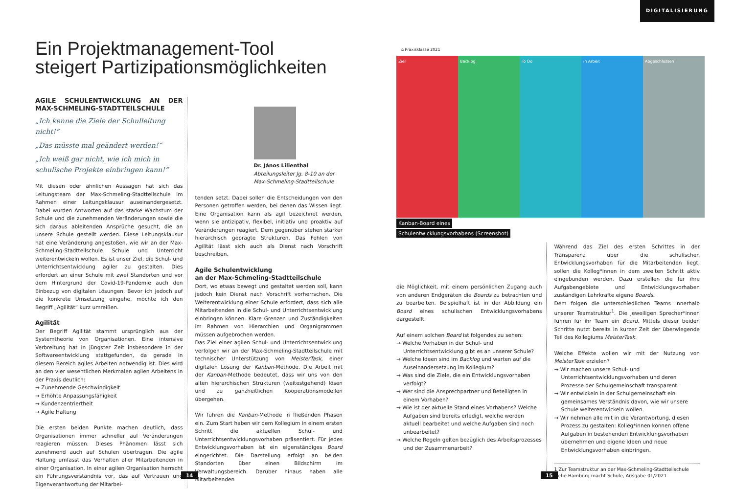Ein Projektmanagement-Tool
steigert Partizipationsmöglichkeiten
AGILE SCHULENTWICKLUNG AN DER MAX-SCHMELING-STADTTEILSCHULE
„Ich kenne die Ziele der Schulleitung nicht!“
„Das müsste mal geändert werden!“
„Ich weiß gar nicht, wie ich mich in schulische Projekte einbringen kann!“
Mit diesen oder ähnlichen Aussagen hat sich das Leitungsteam der Max-Schmeling-Stadtteilschule im Rahmen einer Leitungsklausur auseinandergesetzt. Dabei wurden Antworten auf das starke Wachstum der Schule und die zunehmenden Veränderungen sowie die sich daraus ableitenden Ansprüche gesucht, die an unsere Schule gestellt werden. Diese Leitungsklausur hat eine Veränderung angestoßen, wie wir an der Max-Schmeling-Stadtteilschule Schule und Unterricht weiterentwickeln wollen. Es ist unser Ziel, die Schul- und Unterrichtsentwicklung agiler zu gestalten. Dies erfordert an einer Schule mit zwei Standorten und vor dem Hintergrund der Covid-19-Pandemie auch den Einbezug von digitalen Lösungen. Bevor ich jedoch auf die konkrete Umsetzung eingehe, möchte ich den Begriff „Agilität“ kurz umreißen.
Agilität
Der Begriff Agilität stammt ursprünglich aus der Systemtheorie von Organisationen. Eine intensive Verbreitung hat in jüngster Zeit insbesondere in der Softwareentwicklung stattgefunden, da gerade in diesem Bereich agiles Arbeiten notwendig ist. Dies wird an den vier wesentlichen Merkmalen agilen Arbeitens in der Praxis deutlich:
→ Zunehmende Geschwindigkeit
→ Erhöhte Anpassungsfähigkeit
→ Kundenzentriertheit
→ Agile Haltung
Die ersten beiden Punkte machen deutlich, dass Organisationen immer schneller auf Veränderungen reagieren müssen. Dieses Phänomen lässt sich zunehmend auch auf Schulen übertragen. Die agile Haltung umfasst das Verhalten aller Mitarbeitenden in einer Organisation. In einer agilen Organisation herrscht ein Führungsverständnis vor, das auf Vertrauen und Eigenverantwortung der Mitarbei-
Dr. János Lilienthal
Abteilungsleiter Jg. 8-10 an der Max-Schmeling-Stadtteilschule
tenden setzt. Dabei sollen die Entscheidungen von den Personen getroffen werden, bei denen das Wissen liegt. Eine Organisation kann als agil bezeichnet werden, wenn sie antizipativ, flexibel, initiativ und proaktiv auf Veränderungen reagiert. Dem gegenüber stehen stärker hierarchisch geprägte Strukturen. Das Fehlen von Agilität lässt sich auch als Dienst nach Vorschrift beschreiben.
Agile Schulentwicklung
an der Max-Schmeling-Stadtteilschule
Dort, wo etwas bewegt und gestaltet werden soll, kann jedoch kein Dienst nach Vorschrift vorherrschen. Die Weiterentwicklung einer Schule erfordert, dass sich alle Mitarbeitenden in die Schul- und Unterrichtsentwicklung einbringen können. Klare Grenzen und Zuständigkeiten im Rahmen von Hierarchien und Organigrammen müssen aufgebrochen werden.
Das Ziel einer agilen Schul- und Unterrichtsentwicklung verfolgen wir an der Max-Schmeling-Stadtteilschule mit technischer Unterstützung von MeisterTask, einer digitalen Lösung der Kanban-Methode. Die Arbeit mit der Kanban-Methode bedeutet, dass wir uns von den alten hierarchischen Strukturen (weitestgehend) lösen und zu ganzheitlichen Kooperationsmodellen übergehen.
Wir führen die Kanban-Methode in fließenden Phasen ein. Zum Start haben wir dem Kollegium in einem ersten Schritt die aktuellen Schul- und Unterrichtsentwicklungsvorhaben präsentiert. Für jedes Entwicklungsvorhaben ist ein eigenständiges Board eingerichtet. Die Darstellung erfolgt an beiden Standorten über einen Bildschirm im Verwaltungsbereich. Darüber hinaus haben alle Mitarbeitenden
14
DIGITALISIERUNG
⌂ Praxisklasse 2021
Ziel Backlog To Do in Arbeit Abgeschlossen
Kanban-Board eines
Schulentwicklungsvorhabens (Screenshot)
die Möglichkeit, mit einem persönlichen Zugang auch von anderen Endgeräten die Boards zu betrachten und zu bearbeiten. Beispielhaft ist in der Abbildung ein Board eines schulischen Entwicklungsvorhabens dargestellt.
Auf einem solchen Board ist folgendes zu sehen:
→ Welche Vorhaben in der Schul- und Unterrichtsentwicklung gibt es an unserer Schule?
→ Welche Ideen sind im Backlog und warten auf die Auseinandersetzung im Kollegium?
→ Was sind die Ziele, die ein Entwicklungsvorhaben verfolgt?
→ Wer sind die Ansprechpartner und Beteiligten in einem Vorhaben?
→ Wie ist der aktuelle Stand eines Vorhabens? Welche Aufgaben sind bereits erledigt, welche werden aktuell bearbeitet und welche Aufgaben sind noch unbearbeitet?
→ Welche Regeln gelten bezüglich des Arbeitsprozesses und der Zusammenarbeit?
Während das Ziel des ersten Schrittes in der Transparenz über die schulischen Entwicklungsvorhaben für die Mitarbeitenden liegt, sollen die Kolleg*innen in dem zweiten Schritt aktiv eingebunden werden. Dazu erstellen die für ihre Aufgabengebiete und Entwicklungsvorhaben zuständigen Lehrkräfte eigene Boards.
Dem folgen die unterschiedlichen Teams innerhalb unserer Teamstruktur<sup>1</sup>. Die jeweiligen Sprecher*innen führen für ihr Team ein Board. Mittels dieser beiden Schritte nutzt bereits in kurzer Zeit der überwiegende Teil des Kollegiums MeisterTask.
Welche Effekte wollen wir mit der Nutzung von MeisterTask erzielen?
→ Wir machen unsere Schul- und Unterrichtsentwicklungsvorhaben und deren Prozesse der Schulgemeinschaft transparent.
→ Wir entwickeln in der Schulgemeinschaft ein gemeinsames Verständnis davon, wie wir unsere Schule weiterentwickeln wollen.
→ Wir nehmen alle mit in die Verantwortung, diesen Prozess zu gestalten: Kolleg*innen können offene Aufgaben in bestehenden Entwicklungsvorhaben übernehmen und eigene Ideen und neue Entwicklungsvorhaben einbringen.
1 Zur Teamstruktur an der Max-Schmeling-Stadtteilschule siehe Hamburg macht Schule, Ausgabe 01/2021
15